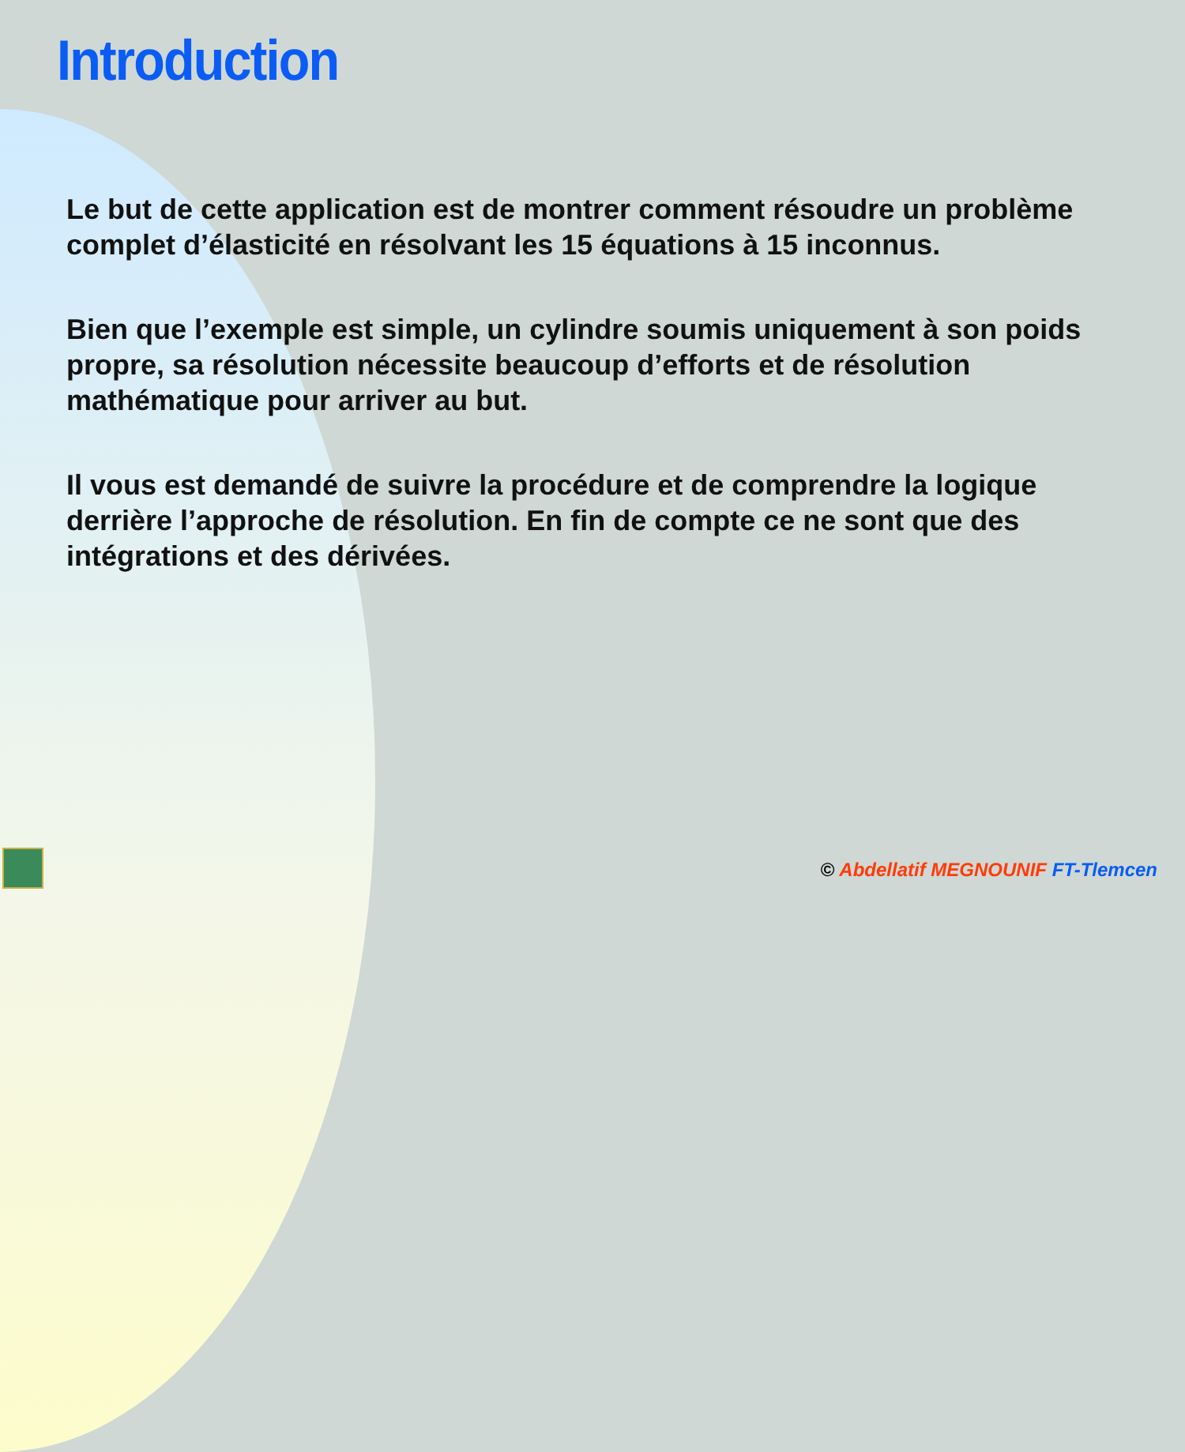Introduction
Le but de cette application est de montrer comment résoudre un problème complet d’élasticité en résolvant les 15 équations à 15 inconnus.
Bien que l’exemple est simple, un cylindre soumis uniquement à son poids propre, sa résolution nécessite beaucoup d’efforts et de résolution mathématique pour arriver au but.
Il vous est demandé de suivre la procédure et de comprendre la logique derrière l’approche de résolution. En fin de compte ce ne sont que des intégrations et des dérivées.
© Abdellatif MEGNOUNIF FT-Tlemcen